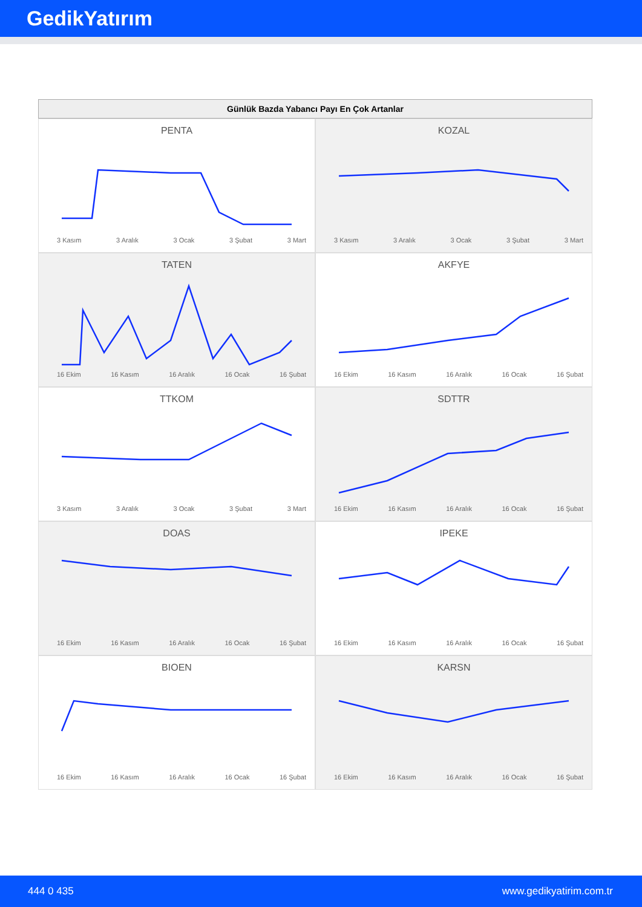GedikYatırım
Günlük Bazda Yabancı Payı En Çok Artanlar
PENTA
3 Kasım 3 Aralık 3 Ocak 3 Şubat 3 Mart
KOZAL
3 Kasım 3 Aralık 3 Ocak 3 Şubat 3 Mart
TATEN
16 Ekim 16 Kasım 16 Aralık 16 Ocak 16 Şubat
AKFYE
16 Ekim 16 Kasım 16 Aralık 16 Ocak 16 Şubat
TTKOM
3 Kasım 3 Aralık 3 Ocak 3 Şubat 3 Mart
SDTTR
16 Ekim 16 Kasım 16 Aralık 16 Ocak 16 Şubat
DOAS
16 Ekim 16 Kasım 16 Aralık 16 Ocak 16 Şubat
IPEKE
16 Ekim 16 Kasım 16 Aralık 16 Ocak 16 Şubat
BIOEN
16 Ekim 16 Kasım 16 Aralık 16 Ocak 16 Şubat
KARSN
16 Ekim 16 Kasım 16 Aralık 16 Ocak 16 Şubat
444 0 435 www.gedikyatirim.com.tr